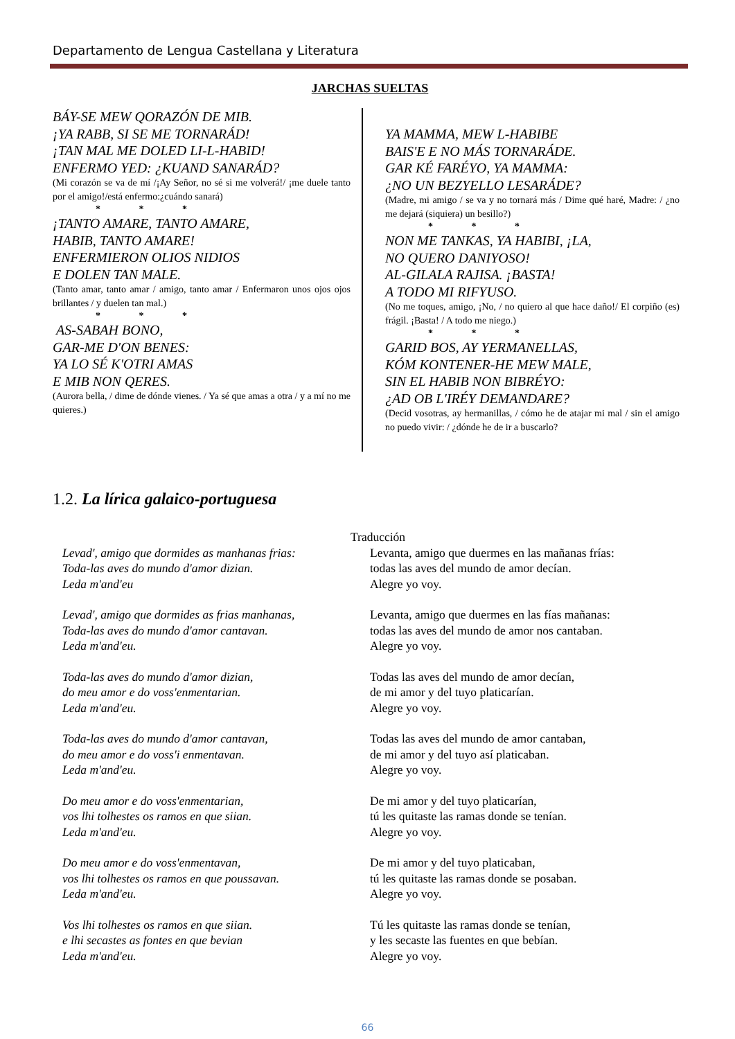Departamento de Lengua Castellana y Literatura
JARCHAS SUELTAS
BÁY-SE MEW QORAZÓN DE MIB.
¡YA RABB, SI SE ME TORNARÁD!
¡TAN MAL ME DOLED LI-L-HABID!
ENFERMO YED: ¿KUAND SANARÁD?
(Mi corazón se va de mí /¡Ay Señor, no sé si me volverá!/ ¡me duele tanto por el amigo!/está enfermo:¿cuándo sanará)
* * *
¡TANTO AMARE, TANTO AMARE,
HABIB, TANTO AMARE!
ENFERMIERON OLIOS NIDIOS
E DOLEN TAN MALE.
(Tanto amar, tanto amar / amigo, tanto amar / Enfermaron unos ojos ojos brillantes / y duelen tan mal.)
* * *
AS-SABAH BONO,
GAR-ME D'ON BENES:
YA LO SÉ K'OTRI AMAS
E MIB NON QERES.
(Aurora bella, / dime de dónde vienes. / Ya sé que amas a otra / y a mí no me quieres.)
YA MAMMA, MEW L-HABIBE
BAIS'E E NO MÁS TORNARÁDE.
GAR KÉ FARÉYO, YA MAMMA:
¿NO UN BEZYELLO LESARÁDE?
(Madre, mi amigo / se va y no tornará más / Dime qué haré, Madre: / ¿no me dejará (siquiera) un besillo?)
* * *
NON ME TANKAS, YA HABIBI, ¡LA,
NO QUERO DANIYOSO!
AL-GILALA RAJISA. ¡BASTA!
A TODO MI RIFYUSO.
(No me toques, amigo, ¡No, / no quiero al que hace daño!/ El corpiño (es) frágil. ¡Basta! / A todo me niego.)
* * *
GARID BOS, AY YERMANELLAS,
KÓM KONTENER-HE MEW MALE,
SIN EL HABIB NON BIBRÉYO:
¿AD OB L'IRÉY DEMANDARE?
(Decid vosotras, ay hermanillas, / cómo he de atajar mi mal / sin el amigo no puedo vivir: / ¿dónde he de ir a buscarlo?
1.2. La lírica galaico-portuguesa
Traducción
Levad', amigo que dormides as manhanas frias:
Toda-las aves do mundo d'amor dizian.
Leda m'and'eu
Levanta, amigo que duermes en las mañanas frías:
todas las aves del mundo de amor decían.
Alegre yo voy.
Levad', amigo que dormides as frias manhanas,
Toda-las aves do mundo d'amor cantavan.
Leda m'and'eu.
Levanta, amigo que duermes en las fías mañanas:
todas las aves del mundo de amor nos cantaban.
Alegre yo voy.
Toda-las aves do mundo d'amor dizian,
do meu amor e do voss'enmentarian.
Leda m'and'eu.
Todas las aves del mundo de amor decían,
de mi amor y del tuyo platicarían.
Alegre yo voy.
Toda-las aves do mundo d'amor cantavan,
do meu amor e do voss'i enmentavan.
Leda m'and'eu.
Todas las aves del mundo de amor cantaban,
de mi amor y del tuyo así platicaban.
Alegre yo voy.
Do meu amor e do voss'enmentarian,
vos lhi tolhestes os ramos en que siian.
Leda m'and'eu.
De mi amor y del tuyo platicarían,
tú les quitaste las ramas donde se tenían.
Alegre yo voy.
Do meu amor e do voss'enmentavan,
vos lhi tolhestes os ramos en que poussavan.
Leda m'and'eu.
De mi amor y del tuyo platicaban,
tú les quitaste las ramas donde se posaban.
Alegre yo voy.
Vos lhi tolhestes os ramos en que siian.
e lhi secastes as fontes en que bevian
Leda m'and'eu.
Tú les quitaste las ramas donde se tenían,
y les secaste las fuentes en que bebían.
Alegre yo voy.
66